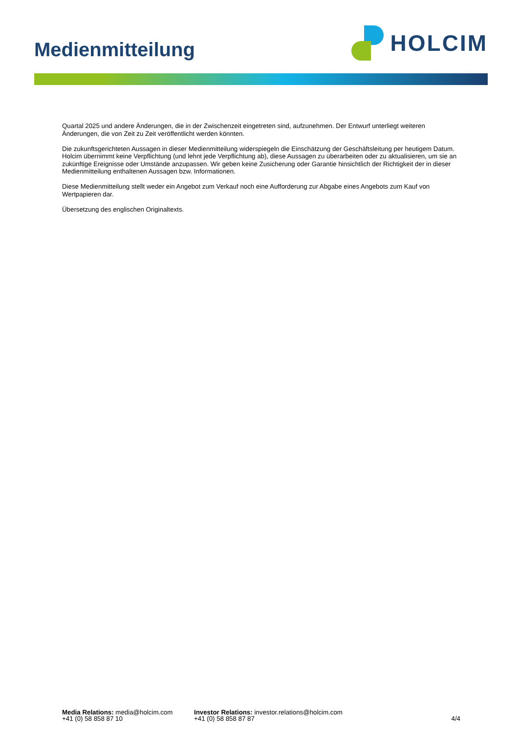Medienmitteilung
HOLCIM
Quartal 2025 und andere Änderungen, die in der Zwischenzeit eingetreten sind, aufzunehmen. Der Entwurf unterliegt weiteren Änderungen, die von Zeit zu Zeit veröffentlicht werden könnten.
Die zukunftsgerichteten Aussagen in dieser Medienmitteilung widerspiegeln die Einschätzung der Geschäftsleitung per heutigem Datum. Holcim übernimmt keine Verpflichtung (und lehnt jede Verpflichtung ab), diese Aussagen zu überarbeiten oder zu aktualisieren, um sie an zukünftige Ereignisse oder Umstände anzupassen. Wir geben keine Zusicherung oder Garantie hinsichtlich der Richtigkeit der in dieser Medienmitteilung enthaltenen Aussagen bzw. Informationen.
Diese Medienmitteilung stellt weder ein Angebot zum Verkauf noch eine Aufforderung zur Abgabe eines Angebots zum Kauf von Wertpapieren dar.
Übersetzung des englischen Originaltexts.
Media Relations: media@holcim.com
+41 (0) 58 858 87 10
Investor Relations: investor.relations@holcim.com
+41 (0) 58 858 87 87
4/4